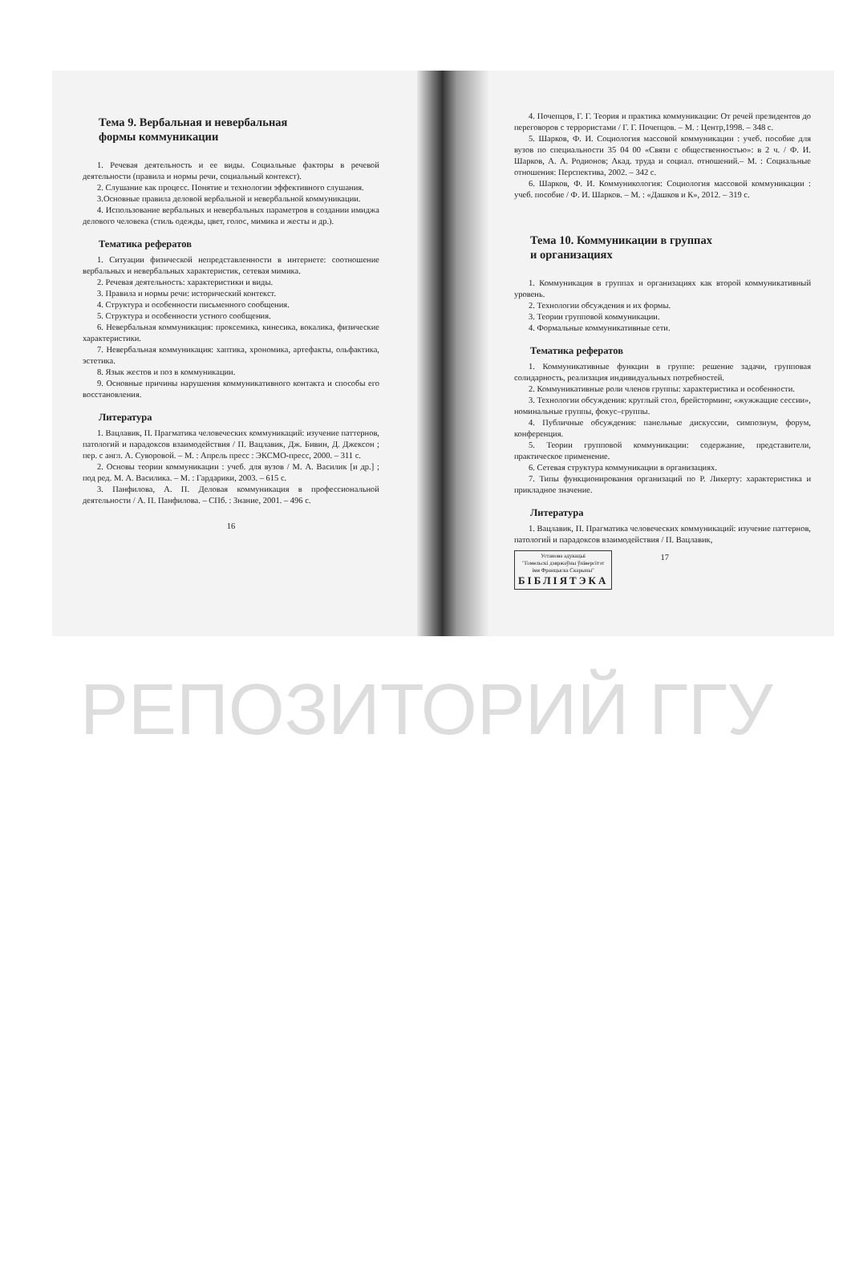Тема 9. Вербальная и невербальная
формы коммуникации
1. Речевая деятельность и ее виды. Социальные факторы в речевой деятельности (правила и нормы речи, социальный контекст).
2. Слушание как процесс. Понятие и технологии эффективного слушания.
3.Основные правила деловой вербальной и невербальной коммуникации.
4. Использование вербальных и невербальных параметров в создании имиджа делового человека (стиль одежды, цвет, голос, мимика и жесты и др.).
Тематика рефератов
1. Ситуации физической непредставленности в интернете: соотношение вербальных и невербальных характеристик, сетевая мимика.
2. Речевая деятельность: характеристики и виды.
3. Правила и нормы речи: исторический контекст.
4. Структура и особенности письменного сообщения.
5. Структура и особенности устного сообщения.
6. Невербальная коммуникация: проксемика, кинесика, вокалика, физические характеристики.
7. Невербальная коммуникация: хаптика, хрономика, артефакты, ольфактика, эстетика.
8. Язык жестов и поз в коммуникации.
9. Основные причины нарушения коммуникативного контакта и способы его восстановления.
Литература
1. Вацлавик, П. Прагматика человеческих коммуникаций: изучение паттернов, патологий и парадоксов взаимодействия / П. Вацлавик, Дж. Бивин, Д. Джексон ; пер. с англ. А. Суворовой. – М. : Апрель пресс : ЭКСМО-пресс, 2000. – 311 с.
2. Основы теории коммуникации : учеб. для вузов / М. А. Василик [и др.] ; под ред. М. А. Василика. – М. : Гардарики, 2003. – 615 с.
3. Панфилова, А. П. Деловая коммуникация в профессиональной деятельности / А. П. Панфилова. – СПб. : Знание, 2001. – 496 с.
16
4. Почепцов, Г. Г. Теория и практика коммуникации: От речей президентов до переговоров с террористами / Г. Г. Почепцов. – М. : Центр,1998. – 348 с.
5. Шарков, Ф. И. Социология массовой коммуникации : учеб. пособие для вузов по специальности 35 04 00 «Связи с общественностью»: в 2 ч. / Ф. И. Шарков, А. А. Родионов; Акад. труда и социал. отношений.– М. : Социальные отношения: Перспектива, 2002. – 342 с.
6. Шарков, Ф. И. Коммуникология: Социология массовой коммуникации : учеб. пособие / Ф. И. Шарков. – М. : «Дашков и К», 2012. – 319 с.
Тема 10. Коммуникации в группах
и организациях
1. Коммуникация в группах и организациях как второй коммуникативный уровень.
2. Технологии обсуждения и их формы.
3. Теории групповой коммуникации.
4. Формальные коммуникативные сети.
Тематика рефератов
1. Коммуникативные функции в группе: решение задачи, групповая солидарность, реализация индивидуальных потребностей.
2. Коммуникативные роли членов группы: характеристика и особенности.
3. Технологии обсуждения: круглый стол, брейсторминг, «жужжащие сессии», номинальные группы, фокус–группы.
4. Публичные обсуждения: панельные дискуссии, симпозиум, форум, конференция.
5. Теории групповой коммуникации: содержание, представители, практическое применение.
6. Сетевая структура коммуникации в организациях.
7. Типы функционирования организаций по Р. Ликерту: характеристика и прикладное значение.
Литература
1. Вацлавик, П. Прагматика человеческих коммуникаций: изучение паттернов, патологий и парадоксов взаимодействия / П. Вацлавик,
Установа адукацыі
"Гомельскі дзяржаўны ўніверсітэт
імя Францыска Скарыны" БІБЛІЯТЭКА
17
РЕПОЗИТОРИЙ ГГУ